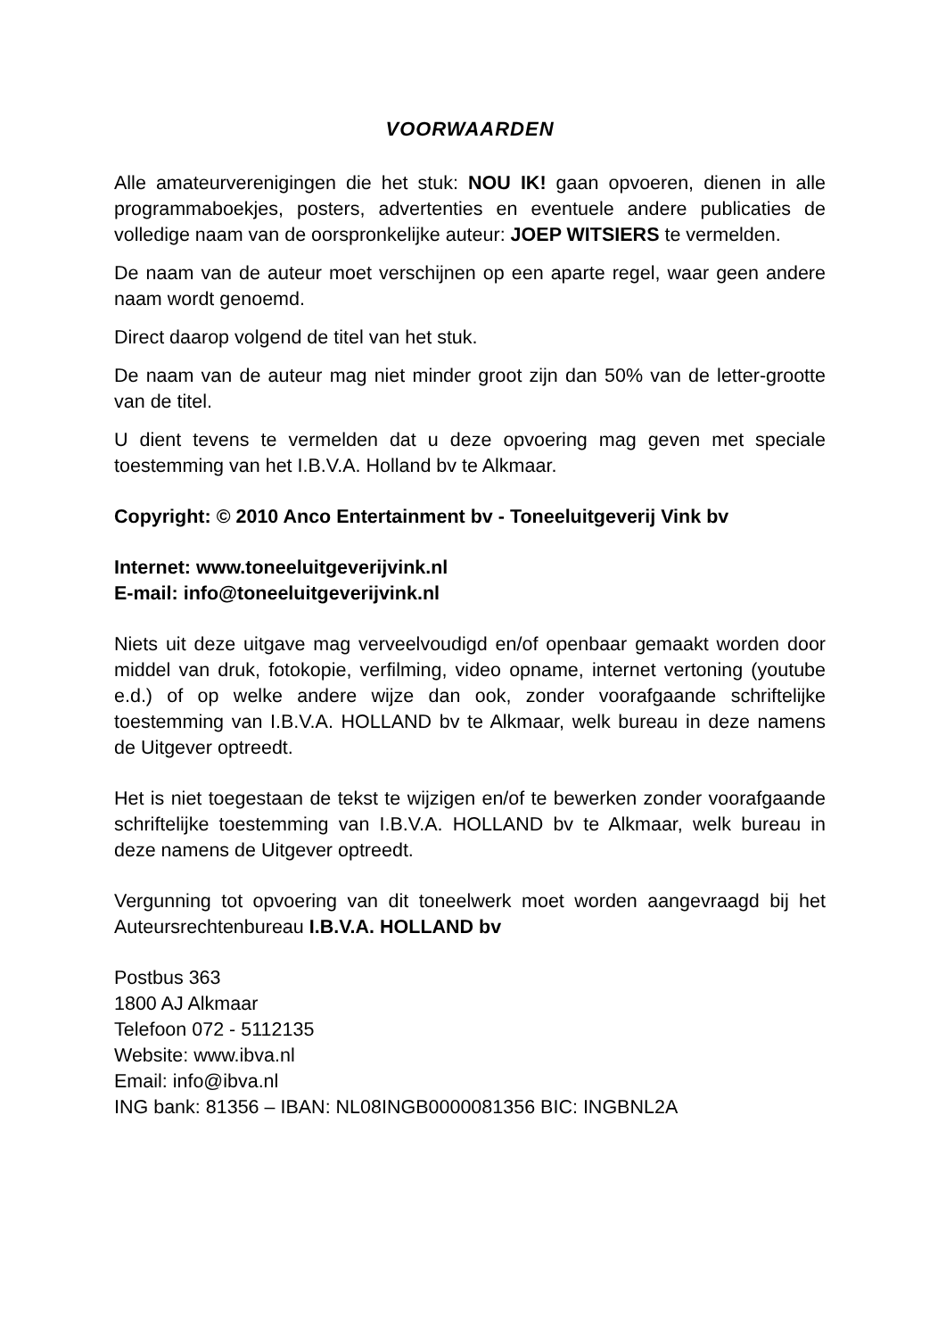VOORWAARDEN
Alle amateurverenigingen die het stuk: NOU IK! gaan opvoeren, dienen in alle programmaboekjes, posters, advertenties en eventuele andere publicaties de volledige naam van de oorspronkelijke auteur: JOEP WITSIERS te vermelden.
De naam van de auteur moet verschijnen op een aparte regel, waar geen andere naam wordt genoemd.
Direct daarop volgend de titel van het stuk.
De naam van de auteur mag niet minder groot zijn dan 50% van de letter-grootte van de titel.
U dient tevens te vermelden dat u deze opvoering mag geven met speciale toestemming van het I.B.V.A. Holland bv te Alkmaar.
Copyright: © 2010 Anco Entertainment bv - Toneeluitgeverij Vink bv
Internet: www.toneeluitgeverijvink.nl
E-mail: info@toneeluitgeverijvink.nl
Niets uit deze uitgave mag verveelvoudigd en/of openbaar gemaakt worden door middel van druk, fotokopie, verfilming, video opname, internet vertoning (youtube e.d.) of op welke andere wijze dan ook, zonder voorafgaande schriftelijke toestemming van I.B.V.A. HOLLAND bv te Alkmaar, welk bureau in deze namens de Uitgever optreedt.
Het is niet toegestaan de tekst te wijzigen en/of te bewerken zonder voorafgaande schriftelijke toestemming van I.B.V.A. HOLLAND bv te Alkmaar, welk bureau in deze namens de Uitgever optreedt.
Vergunning tot opvoering van dit toneelwerk moet worden aangevraagd bij het Auteursrechtenbureau I.B.V.A. HOLLAND bv
Postbus 363
1800 AJ Alkmaar
Telefoon 072 - 5112135
Website: www.ibva.nl
Email: info@ibva.nl
ING bank: 81356 – IBAN: NL08INGB0000081356 BIC: INGBNL2A